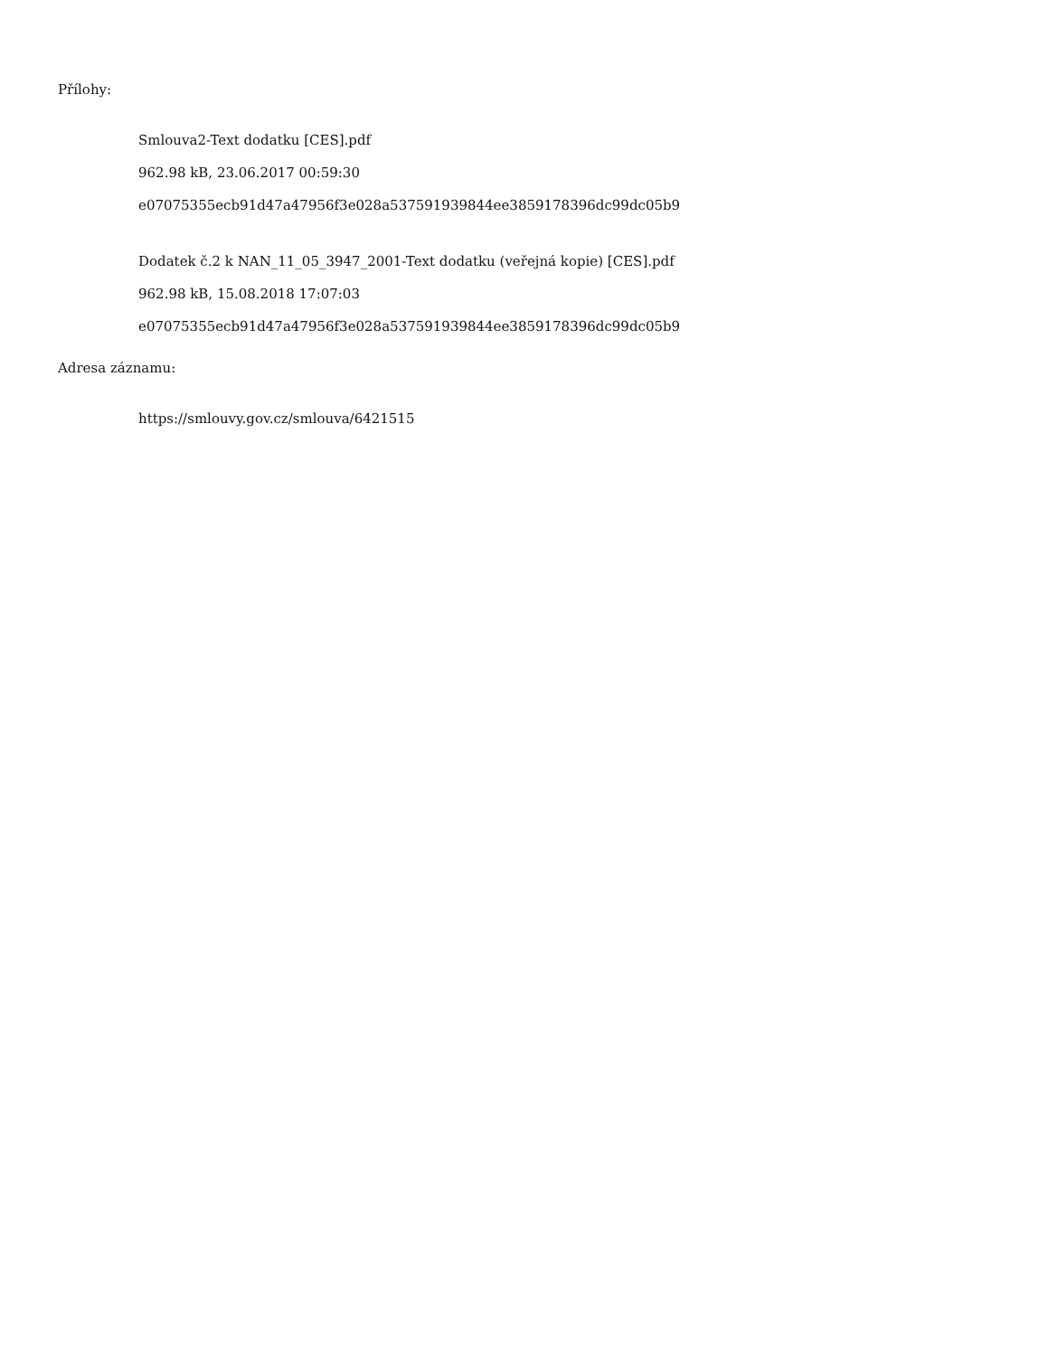Přílohy:
Smlouva2-Text dodatku [CES].pdf
962.98 kB, 23.06.2017 00:59:30
e07075355ecb91d47a47956f3e028a537591939844ee3859178396dc99dc05b9
Dodatek č.2 k NAN_11_05_3947_2001-Text dodatku (veřejná kopie) [CES].pdf
962.98 kB, 15.08.2018 17:07:03
e07075355ecb91d47a47956f3e028a537591939844ee3859178396dc99dc05b9
Adresa záznamu:
https://smlouvy.gov.cz/smlouva/6421515